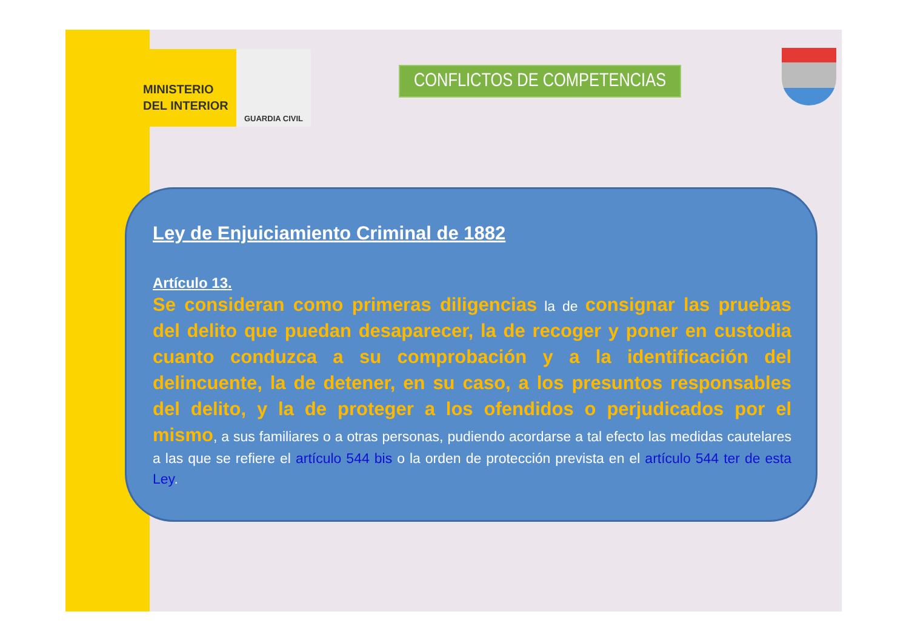MINISTERIO
DEL INTERIOR
GUARDIA CIVIL
CONFLICTOS DE COMPETENCIAS
Ley de Enjuiciamiento Criminal de 1882
Artículo 13.
Se consideran como primeras diligencias la de consignar las pruebas del delito que puedan desaparecer, la de recoger y poner en custodia cuanto conduzca a su comprobación y a la identificación del delincuente, la de detener, en su caso, a los presuntos responsables del delito, y la de proteger a los ofendidos o perjudicados por el mismo, a sus familiares o a otras personas, pudiendo acordarse a tal efecto las medidas cautelares a las que se refiere el artículo 544 bis o la orden de protección prevista en el artículo 544 ter de esta Ley.